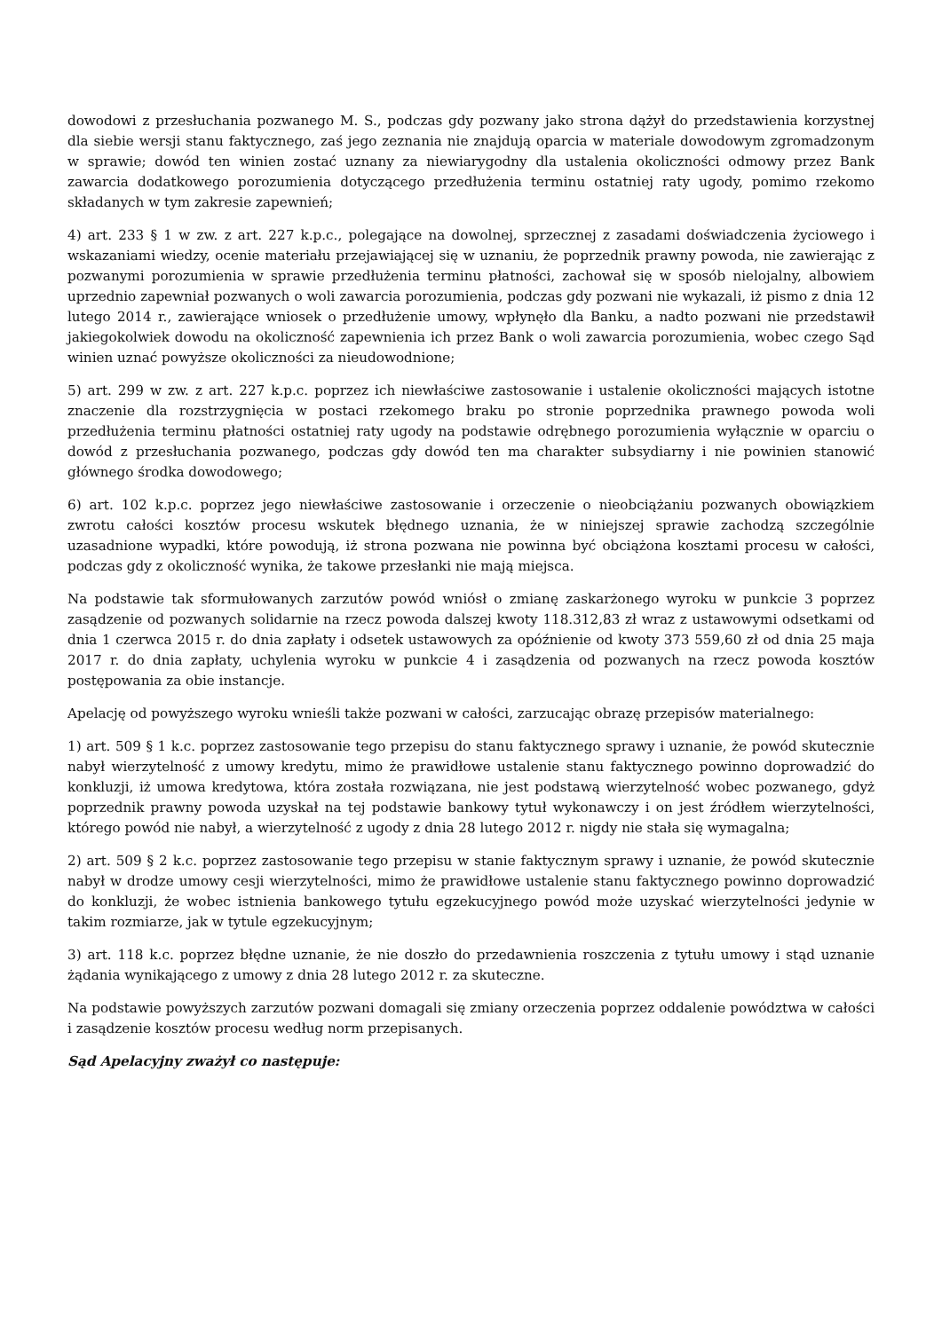dowodowi z przesłuchania pozwanego M. S., podczas gdy pozwany jako strona dążył do przedstawienia korzystnej dla siebie wersji stanu faktycznego, zaś jego zeznania nie znajdują oparcia w materiale dowodowym zgromadzonym w sprawie; dowód ten winien zostać uznany za niewiarygodny dla ustalenia okoliczności odmowy przez Bank zawarcia dodatkowego porozumienia dotyczącego przedłużenia terminu ostatniej raty ugody, pomimo rzekomo składanych w tym zakresie zapewnień;
4) art. 233 § 1 w zw. z art. 227 k.p.c., polegające na dowolnej, sprzecznej z zasadami doświadczenia życiowego i wskazaniami wiedzy, ocenie materiału przejawiającej się w uznaniu, że poprzednik prawny powoda, nie zawierając z pozwanymi porozumienia w sprawie przedłużenia terminu płatności, zachował się w sposób nielojalny, albowiem uprzednio zapewniał pozwanych o woli zawarcia porozumienia, podczas gdy pozwani nie wykazali, iż pismo z dnia 12 lutego 2014 r., zawierające wniosek o przedłużenie umowy, wpłynęło dla Banku, a nadto pozwani nie przedstawił jakiegokolwiek dowodu na okoliczność zapewnienia ich przez Bank o woli zawarcia porozumienia, wobec czego Sąd winien uznać powyższe okoliczności za nieudowodnione;
5) art. 299 w zw. z art. 227 k.p.c. poprzez ich niewłaściwe zastosowanie i ustalenie okoliczności mających istotne znaczenie dla rozstrzygnięcia w postaci rzekomego braku po stronie poprzednika prawnego powoda woli przedłużenia terminu płatności ostatniej raty ugody na podstawie odrębnego porozumienia wyłącznie w oparciu o dowód z przesłuchania pozwanego, podczas gdy dowód ten ma charakter subsydiarny i nie powinien stanowić głównego środka dowodowego;
6) art. 102 k.p.c. poprzez jego niewłaściwe zastosowanie i orzeczenie o nieobciążaniu pozwanych obowiązkiem zwrotu całości kosztów procesu wskutek błędnego uznania, że w niniejszej sprawie zachodzą szczególnie uzasadnione wypadki, które powodują, iż strona pozwana nie powinna być obciążona kosztami procesu w całości, podczas gdy z okoliczność wynika, że takowe przesłanki nie mają miejsca.
Na podstawie tak sformułowanych zarzutów powód wniósł o zmianę zaskarżonego wyroku w punkcie 3 poprzez zasądzenie od pozwanych solidarnie na rzecz powoda dalszej kwoty 118.312,83 zł wraz z ustawowymi odsetkami od dnia 1 czerwca 2015 r. do dnia zapłaty i odsetek ustawowych za opóźnienie od kwoty 373 559,60 zł od dnia 25 maja 2017 r. do dnia zapłaty, uchylenia wyroku w punkcie 4 i zasądzenia od pozwanych na rzecz powoda kosztów postępowania za obie instancje.
Apelację od powyższego wyroku wnieśli także pozwani w całości, zarzucając obrazę przepisów materialnego:
1) art. 509 § 1 k.c. poprzez zastosowanie tego przepisu do stanu faktycznego sprawy i uznanie, że powód skutecznie nabył wierzytelność z umowy kredytu, mimo że prawidłowe ustalenie stanu faktycznego powinno doprowadzić do konkluzji, iż umowa kredytowa, która została rozwiązana, nie jest podstawą wierzytelność wobec pozwanego, gdyż poprzednik prawny powoda uzyskał na tej podstawie bankowy tytuł wykonawczy i on jest źródłem wierzytelności, którego powód nie nabył, a wierzytelność z ugody z dnia 28 lutego 2012 r. nigdy nie stała się wymagalna;
2) art. 509 § 2 k.c. poprzez zastosowanie tego przepisu w stanie faktycznym sprawy i uznanie, że powód skutecznie nabył w drodze umowy cesji wierzytelności, mimo że prawidłowe ustalenie stanu faktycznego powinno doprowadzić do konkluzji, że wobec istnienia bankowego tytułu egzekucyjnego powód może uzyskać wierzytelności jedynie w takim rozmiarze, jak w tytule egzekucyjnym;
3) art. 118 k.c. poprzez błędne uznanie, że nie doszło do przedawnienia roszczenia z tytułu umowy i stąd uznanie żądania wynikającego z umowy z dnia 28 lutego 2012 r. za skuteczne.
Na podstawie powyższych zarzutów pozwani domagali się zmiany orzeczenia poprzez oddalenie powództwa w całości i zasądzenie kosztów procesu według norm przepisanych.
Sąd Apelacyjny zważył co następuje: